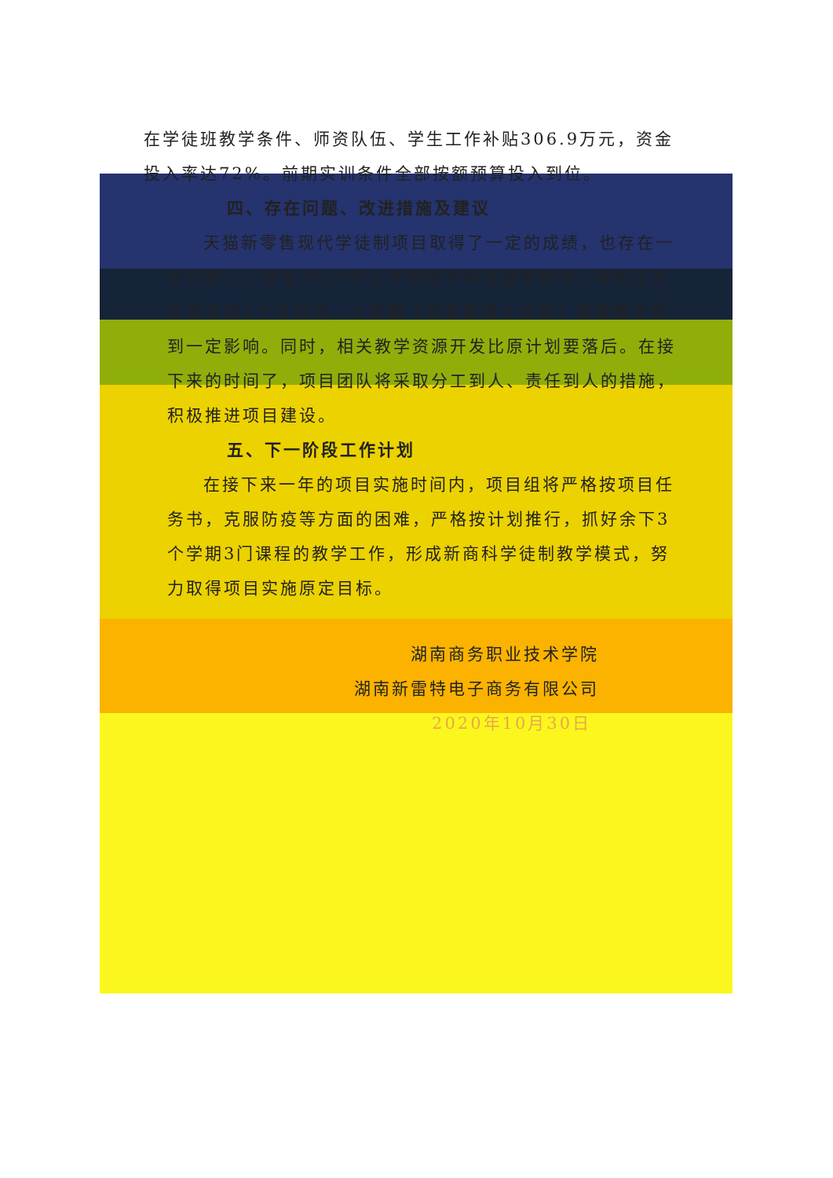在学徒班教学条件、师资队伍、学生工作补贴306.9万元，资金投入率达72%。前期实训条件全部按额预算投入到位。
四、存在问题、改进措施及建议
天猫新零售现代学徒制项目取得了一定的成绩，也存在一些问题。一是在2020年上学期因为新冠疫情影响，我校正式开学不到2个月时间，上学期《新零售线上运营》课程教学受到一定影响。同时，相关教学资源开发比原计划要落后。在接下来的时间了，项目团队将采取分工到人、责任到人的措施，积极推进项目建设。
五、下一阶段工作计划
在接下来一年的项目实施时间内，项目组将严格按项目任务书，克服防疫等方面的困难，严格按计划推行，抓好余下3个学期3门课程的教学工作，形成新商科学徒制教学模式，努力取得项目实施原定目标。
湖南商务职业技术学院
湖南新雷特电子商务有限公司
2020年10月30日